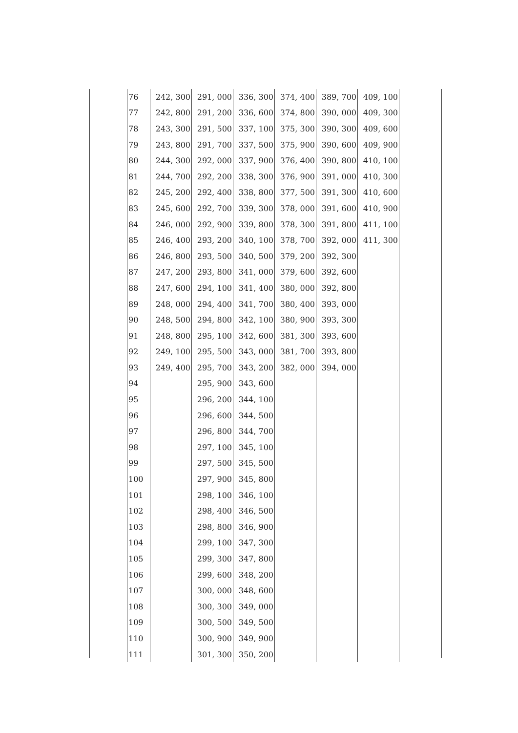| 76 | 242, 300 | 291, 000 | 336, 300 | 374, 400 | 389, 700 | 409, 100 |
| 77 | 242, 800 | 291, 200 | 336, 600 | 374, 800 | 390, 000 | 409, 300 |
| 78 | 243, 300 | 291, 500 | 337, 100 | 375, 300 | 390, 300 | 409, 600 |
| 79 | 243, 800 | 291, 700 | 337, 500 | 375, 900 | 390, 600 | 409, 900 |
| 80 | 244, 300 | 292, 000 | 337, 900 | 376, 400 | 390, 800 | 410, 100 |
| 81 | 244, 700 | 292, 200 | 338, 300 | 376, 900 | 391, 000 | 410, 300 |
| 82 | 245, 200 | 292, 400 | 338, 800 | 377, 500 | 391, 300 | 410, 600 |
| 83 | 245, 600 | 292, 700 | 339, 300 | 378, 000 | 391, 600 | 410, 900 |
| 84 | 246, 000 | 292, 900 | 339, 800 | 378, 300 | 391, 800 | 411, 100 |
| 85 | 246, 400 | 293, 200 | 340, 100 | 378, 700 | 392, 000 | 411, 300 |
| 86 | 246, 800 | 293, 500 | 340, 500 | 379, 200 | 392, 300 | |
| 87 | 247, 200 | 293, 800 | 341, 000 | 379, 600 | 392, 600 | |
| 88 | 247, 600 | 294, 100 | 341, 400 | 380, 000 | 392, 800 | |
| 89 | 248, 000 | 294, 400 | 341, 700 | 380, 400 | 393, 000 | |
| 90 | 248, 500 | 294, 800 | 342, 100 | 380, 900 | 393, 300 | |
| 91 | 248, 800 | 295, 100 | 342, 600 | 381, 300 | 393, 600 | |
| 92 | 249, 100 | 295, 500 | 343, 000 | 381, 700 | 393, 800 | |
| 93 | 249, 400 | 295, 700 | 343, 200 | 382, 000 | 394, 000 | |
| 94 | | 295, 900 | 343, 600 | | | |
| 95 | | 296, 200 | 344, 100 | | | |
| 96 | | 296, 600 | 344, 500 | | | |
| 97 | | 296, 800 | 344, 700 | | | |
| 98 | | 297, 100 | 345, 100 | | | |
| 99 | | 297, 500 | 345, 500 | | | |
| 100 | | 297, 900 | 345, 800 | | | |
| 101 | | 298, 100 | 346, 100 | | | |
| 102 | | 298, 400 | 346, 500 | | | |
| 103 | | 298, 800 | 346, 900 | | | |
| 104 | | 299, 100 | 347, 300 | | | |
| 105 | | 299, 300 | 347, 800 | | | |
| 106 | | 299, 600 | 348, 200 | | | |
| 107 | | 300, 000 | 348, 600 | | | |
| 108 | | 300, 300 | 349, 000 | | | |
| 109 | | 300, 500 | 349, 500 | | | |
| 110 | | 300, 900 | 349, 900 | | | |
| 111 | | 301, 300 | 350, 200 | | | |